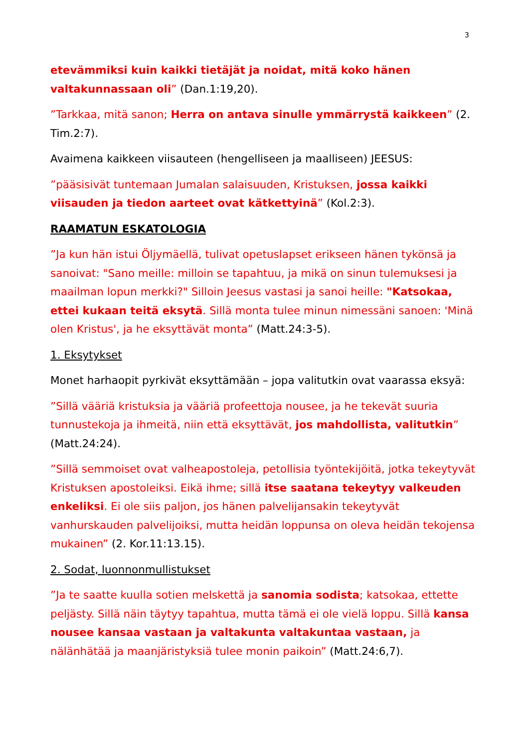3
etevämmiksi kuin kaikki tietäjät ja noidat, mitä koko hänen valtakunnassaan oli” (Dan.1:19,20).
”Tarkkaa, mitä sanon; Herra on antava sinulle ymmärrystä kaikkeen” (2. Tim.2:7).
Avaimena kaikkeen viisauteen (hengelliseen ja maalliseen) JEESUS:
”pääsisivät tuntemaan Jumalan salaisuuden, Kristuksen, jossa kaikki viisauden ja tiedon aarteet ovat kätkettyinä” (Kol.2:3).
RAAMATUN ESKATOLOGIA
”Ja kun hän istui Öljymäellä, tulivat opetuslapset erikseen hänen tykönsä ja sanoivat: "Sano meille: milloin se tapahtuu, ja mikä on sinun tulemuksesi ja maailman lopun merkki?" Silloin Jeesus vastasi ja sanoi heille: "Katsokaa, ettei kukaan teitä eksytä. Sillä monta tulee minun nimessäni sanoen: 'Minä olen Kristus', ja he eksyttävät monta” (Matt.24:3-5).
1. Eksytykset
Monet harhaopit pyrkivät eksyttämään – jopa valitutkin ovat vaarassa eksyä:
”Sillä vääriä kristuksia ja vääriä profeettoja nousee, ja he tekevät suuria tunnustekoja ja ihmeitä, niin että eksyttävät, jos mahdollista, valitutkin” (Matt.24:24).
”Sillä semmoiset ovat valheapostoleja, petollisia työntekijöitä, jotka tekeytyvät Kristuksen apostoleiksi. Eikä ihme; sillä itse saatana tekeytyy valkeuden enkeliksi. Ei ole siis paljon, jos hänen palvelijansakin tekeytyvät vanhurskauden palvelijoiksi, mutta heidän loppunsa on oleva heidän tekojensa mukainen” (2. Kor.11:13.15).
2. Sodat, luonnonmullistukset
”Ja te saatte kuulla sotien melskettä ja sanomia sodista; katsokaa, ettette peljästy. Sillä näin täytyy tapahtua, mutta tämä ei ole vielä loppu. Sillä kansa nousee kansaa vastaan ja valtakunta valtakuntaa vastaan, ja nälänhätää ja maanjäristyksiä tulee monin paikoin” (Matt.24:6,7).